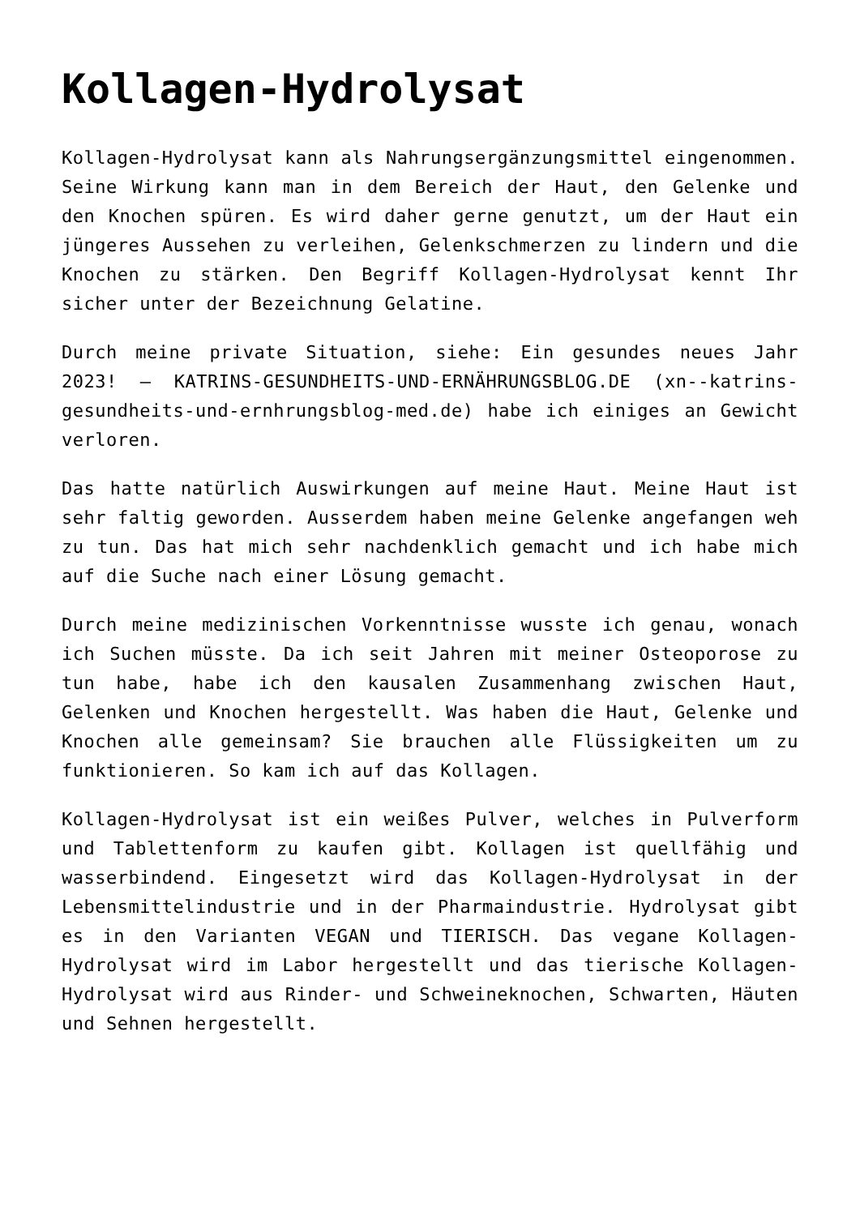Kollagen-Hydrolysat
Kollagen-Hydrolysat kann als Nahrungsergänzungsmittel eingenommen. Seine Wirkung kann man in dem Bereich der Haut, den Gelenke und den Knochen spüren. Es wird daher gerne genutzt, um der Haut ein jüngeres Aussehen zu verleihen, Gelenkschmerzen zu lindern und die Knochen zu stärken. Den Begriff Kollagen-Hydrolysat kennt Ihr sicher unter der Bezeichnung Gelatine.
Durch meine private Situation, siehe: Ein gesundes neues Jahr 2023! – KATRINS-GESUNDHEITS-UND-ERNÄHRUNGSBLOG.DE (xn--katrins-gesundheits-und-ernhrungsblog-med.de) habe ich einiges an Gewicht verloren.
Das hatte natürlich Auswirkungen auf meine Haut. Meine Haut ist sehr faltig geworden. Ausserdem haben meine Gelenke angefangen weh zu tun. Das hat mich sehr nachdenklich gemacht und ich habe mich auf die Suche nach einer Lösung gemacht.
Durch meine medizinischen Vorkenntnisse wusste ich genau, wonach ich Suchen müsste. Da ich seit Jahren mit meiner Osteoporose zu tun habe, habe ich den kausalen Zusammenhang zwischen Haut, Gelenken und Knochen hergestellt. Was haben die Haut, Gelenke und Knochen alle gemeinsam? Sie brauchen alle Flüssigkeiten um zu funktionieren. So kam ich auf das Kollagen.
Kollagen-Hydrolysat ist ein weißes Pulver, welches in Pulverform und Tablettenform zu kaufen gibt. Kollagen ist quellfähig und wasserbindend. Eingesetzt wird das Kollagen-Hydrolysat in der Lebensmittelindustrie und in der Pharmaindustrie. Hydrolysat gibt es in den Varianten VEGAN und TIERISCH. Das vegane Kollagen-Hydrolysat wird im Labor hergestellt und das tierische Kollagen-Hydrolysat wird aus Rinder- und Schweineknochen, Schwarten, Häuten und Sehnen hergestellt.